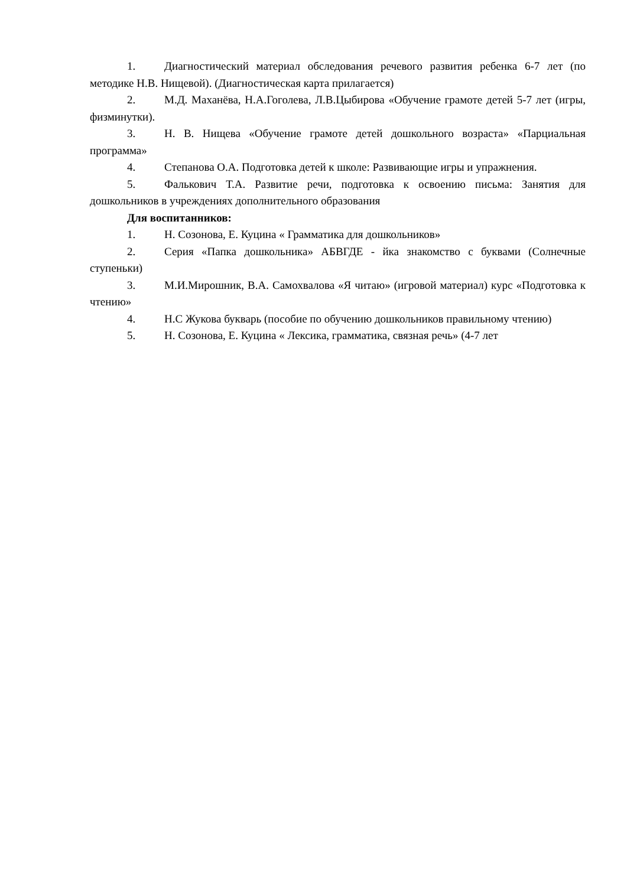1. Диагностический материал обследования речевого развития ребенка 6-7 лет (по методике Н.В. Нищевой). (Диагностическая карта прилагается)
2. М.Д. Маханёва, Н.А.Гоголева, Л.В.Цыбирова «Обучение грамоте детей 5-7 лет (игры, физминутки).
3. Н. В. Нищева «Обучение грамоте детей дошкольного возраста» «Парциальная программа»
4. Степанова О.А. Подготовка детей к школе: Развивающие игры и упражнения.
5. Фалькович Т.А. Развитие речи, подготовка к освоению письма: Занятия для дошкольников в учреждениях дополнительного образования
Для воспитанников:
1. Н. Созонова, Е. Куцина « Грамматика для дошкольников»
2. Серия «Папка дошкольника» АБВГДЕ - йка знакомство с буквами (Солнечные ступеньки)
3. М.И.Мирошник, В.А. Самохвалова «Я читаю» (игровой материал) курс «Подготовка к чтению»
4. Н.С Жукова букварь (пособие по обучению дошкольников правильному чтению)
5. Н. Созонова, Е. Куцина « Лексика, грамматика, связная речь» (4-7 лет